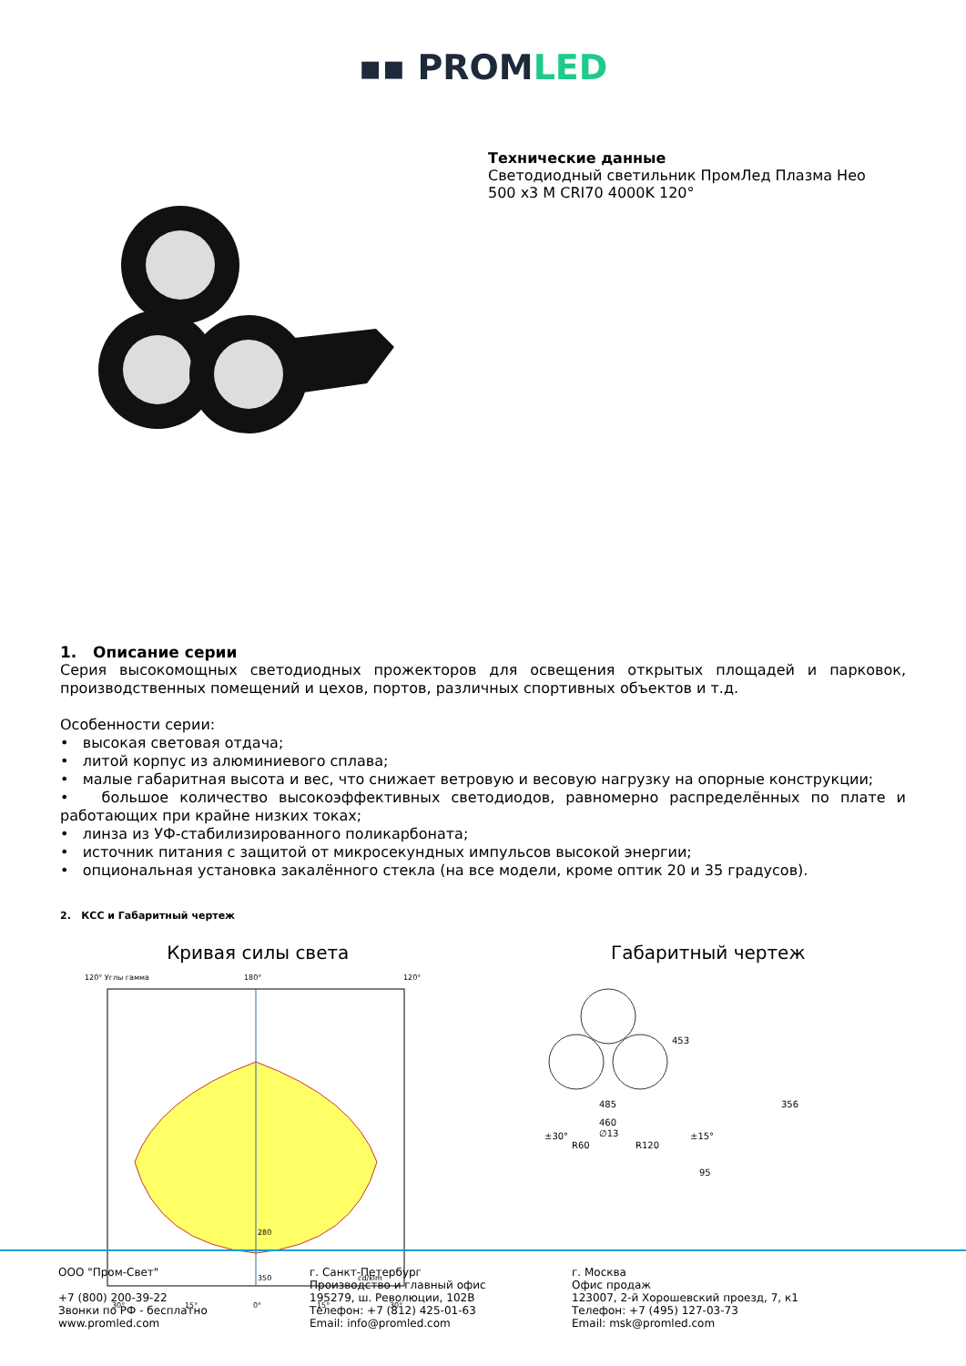▪▪ PROMLED
Технические данные
Светодиодный светильник ПромЛед Плазма Нео
500 x3 М CRI70 4000K 120°
1. Описание серии
Серия высокомощных светодиодных прожекторов для освещения открытых площадей и парковок, производственных помещений и цехов, портов, различных спортивных объектов и т.д.
Особенности серии:
• высокая световая отдача;
• литой корпус из алюминиевого сплава;
• малые габаритная высота и вес, что снижает ветровую и весовую нагрузку на опорные конструкции;
• большое количество высокоэффективных светодиодов, равномерно распределённых по плате и работающих при крайне низких токах;
• линза из УФ-стабилизированного поликарбоната;
• источник питания с защитой от микросекундных импульсов высокой энергии;
• опциональная установка закалённого стекла (на все модели, кроме оптик 20 и 35 градусов).
2. КСС и Габаритный чертеж
Кривая силы света
120° Углы гамма
180°
120°
280
350
cd/klm
30°
15°
0°
15°
30°
Габаритный чертеж
485
453
356
460
∅13
R60
R120
±30°
±15°
95
ООО "Пром-Свет"
+7 (800) 200-39-22
Звонки по РФ - бесплатно
www.promled.com
г. Санкт-Петербург
Производство и главный офис
195279, ш. Революции, 102В
Телефон: +7 (812) 425-01-63
Email: info@promled.com
г. Москва
Офис продаж
123007, 2-й Хорошевский проезд, 7, к1
Телефон: +7 (495) 127-03-73
Email: msk@promled.com